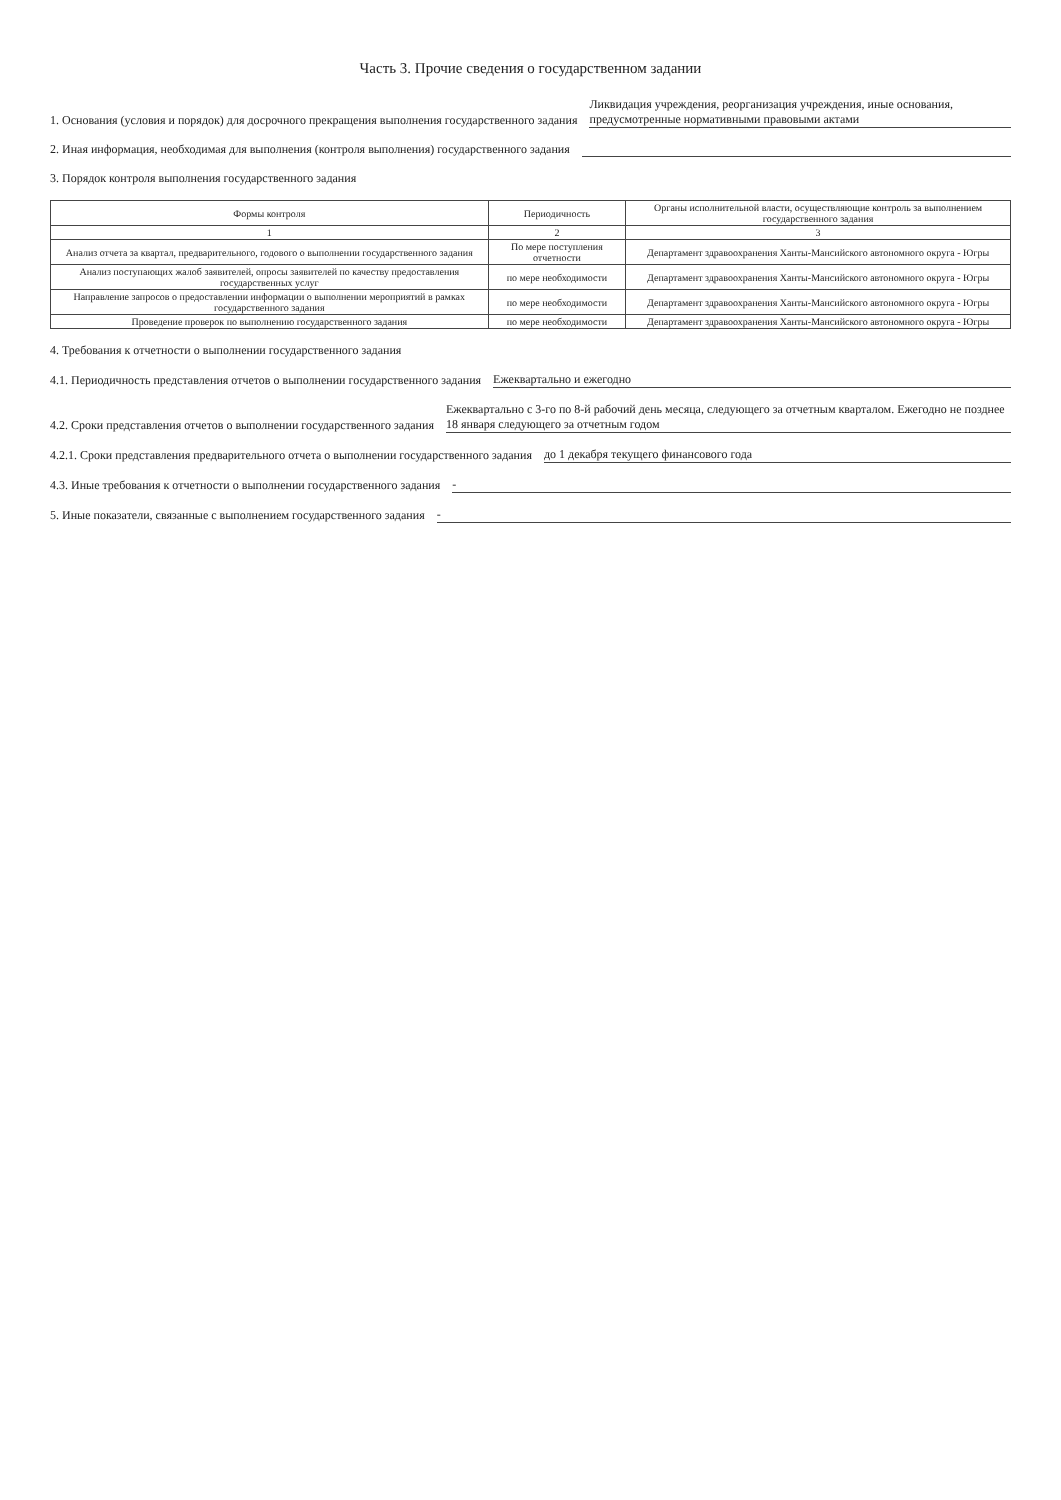Часть 3. Прочие сведения о государственном задании
1. Основания (условия и порядок) для досрочного прекращения выполнения государственного задания Ликвидация учреждения, реорганизация учреждения, иные основания, предусмотренные нормативными правовыми актами
2. Иная информация, необходимая для выполнения (контроля выполнения) государственного задания
3. Порядок контроля выполнения государственного задания
| Формы контроля | Периодичность | Органы исполнительной власти, осуществляющие контроль за выполнением государственного задания |
| --- | --- | --- |
| 1 | 2 | 3 |
| Анализ отчета за квартал, предварительного, годового о выполнении государственного задания | По мере поступления отчетности | Департамент здравоохранения Ханты-Мансийского автономного округа - Югры |
| Анализ поступающих жалоб заявителей, опросы заявителей по качеству предоставления государственных услуг | по мере необходимости | Департамент здравоохранения Ханты-Мансийского автономного округа - Югры |
| Направление запросов о предоставлении информации о выполнении мероприятий в рамках государственного задания | по мере необходимости | Департамент здравоохранения Ханты-Мансийского автономного округа - Югры |
| Проведение проверок по выполнению государственного задания | по мере необходимости | Департамент здравоохранения Ханты-Мансийского автономного округа - Югры |
4. Требования к отчетности о выполнении государственного задания
4.1. Периодичность представления отчетов о выполнении государственного задания Ежеквартально и ежегодно
4.2. Сроки представления отчетов о выполнении государственного задания Ежеквартально с 3-го по 8-й рабочий день месяца, следующего за отчетным кварталом. Ежегодно не позднее 18 января следующего за отчетным годом
4.2.1. Сроки представления предварительного отчета о выполнении государственного задания до 1 декабря текущего финансового года
4.3. Иные требования к отчетности о выполнении государственного задания -
5. Иные показатели, связанные с выполнением государственного задания -